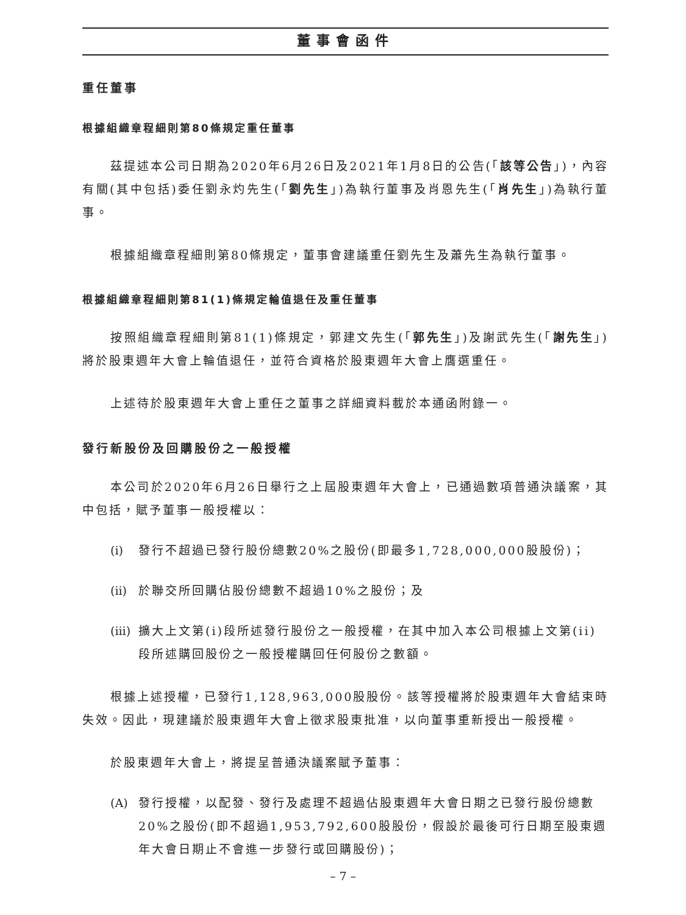董事會函件
重任董事
根據組織章程細則第80條規定重任董事
茲提述本公司日期為2020年6月26日及2021年1月8日的公告(「該等公告」)，內容有關(其中包括)委任劉永灼先生(「劉先生」)為執行董事及肖恩先生(「肖先生」)為執行董事。
根據組織章程細則第80條規定，董事會建議重任劉先生及蕭先生為執行董事。
根據組織章程細則第81(1)條規定輪值退任及重任董事
按照組織章程細則第81(1)條規定，郭建文先生(「郭先生」)及謝武先生(「謝先生」)將於股東週年大會上輪值退任，並符合資格於股東週年大會上膺選重任。
上述待於股東週年大會上重任之董事之詳細資料載於本通函附錄一。
發行新股份及回購股份之一般授權
本公司於2020年6月26日舉行之上屆股東週年大會上，已通過數項普通決議案，其中包括，賦予董事一般授權以：
(i) 發行不超過已發行股份總數20%之股份(即最多1,728,000,000股股份)；
(ii) 於聯交所回購佔股份總數不超過10%之股份；及
(iii) 擴大上文第(i)段所述發行股份之一般授權，在其中加入本公司根據上文第(ii)段所述購回股份之一般授權購回任何股份之數額。
根據上述授權，已發行1,128,963,000股股份。該等授權將於股東週年大會結束時失效。因此，現建議於股東週年大會上徵求股東批准，以向董事重新授出一般授權。
於股東週年大會上，將提呈普通決議案賦予董事：
(A) 發行授權，以配發、發行及處理不超過佔股東週年大會日期之已發行股份總數20%之股份(即不超過1,953,792,600股股份，假設於最後可行日期至股東週年大會日期止不會進一步發行或回購股份)；
– 7 –